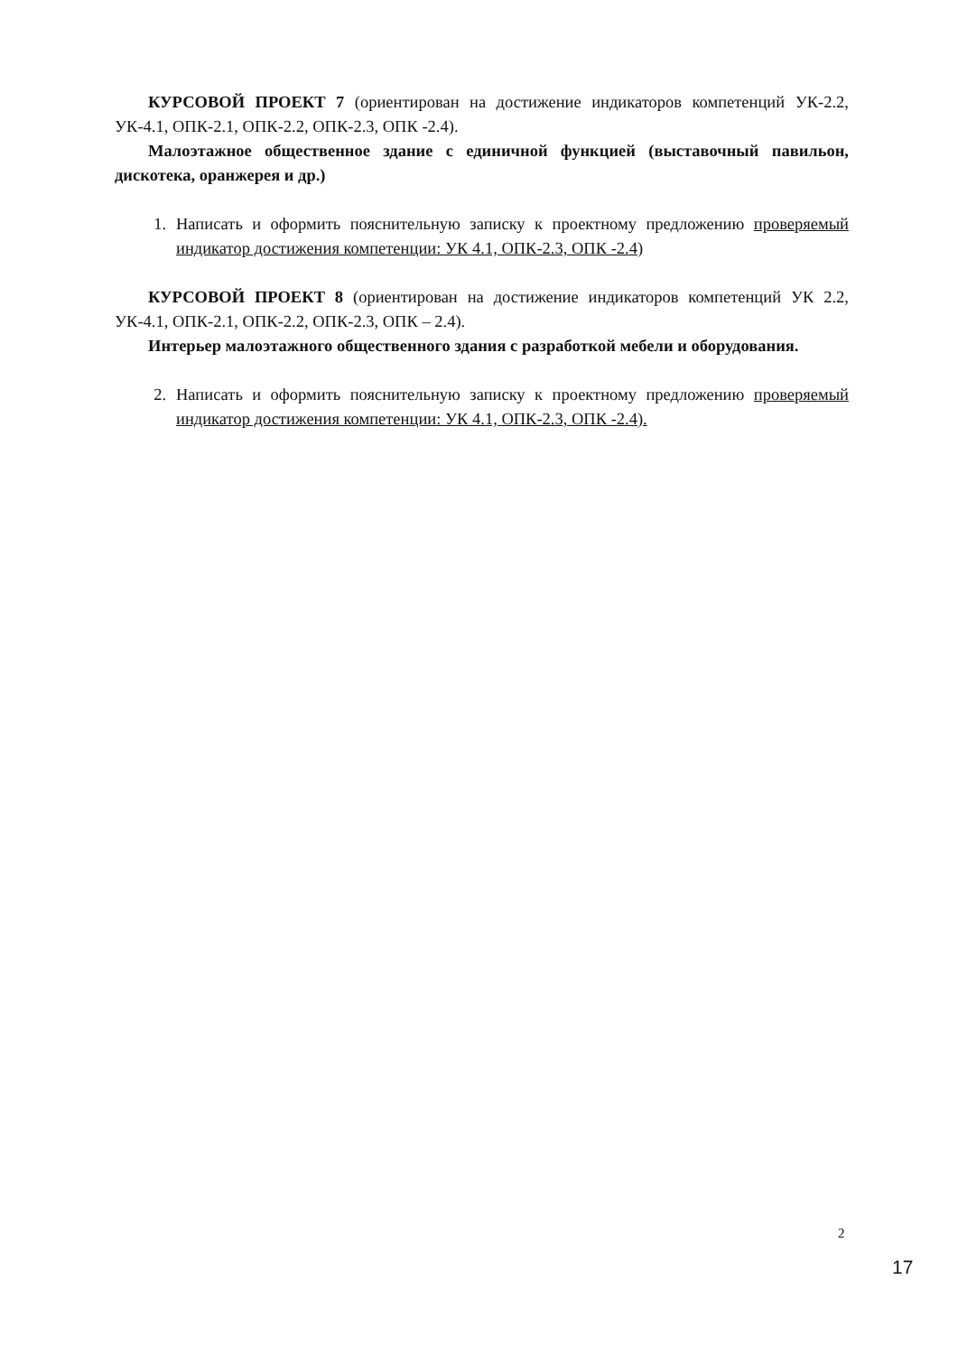КУРСОВОЙ ПРОЕКТ 7 (ориентирован на достижение индикаторов компетенций УК-2.2, УК-4.1, ОПК-2.1, ОПК-2.2, ОПК-2.3, ОПК -2.4).
Малоэтажное общественное здание с единичной функцией (выставочный павильон, дискотека, оранжерея и др.)
1. Написать и оформить пояснительную записку к проектному предложению проверяемый индикатор достижения компетенции: УК 4.1, ОПК-2.3, ОПК -2.4)
КУРСОВОЙ ПРОЕКТ 8 (ориентирован на достижение индикаторов компетенций УК 2.2, УК-4.1, ОПК-2.1, ОПК-2.2, ОПК-2.3, ОПК – 2.4).
Интерьер малоэтажного общественного здания с разработкой мебели и оборудования.
2. Написать и оформить пояснительную записку к проектному предложению проверяемый индикатор достижения компетенции: УК 4.1, ОПК-2.3, ОПК -2.4).
2
17